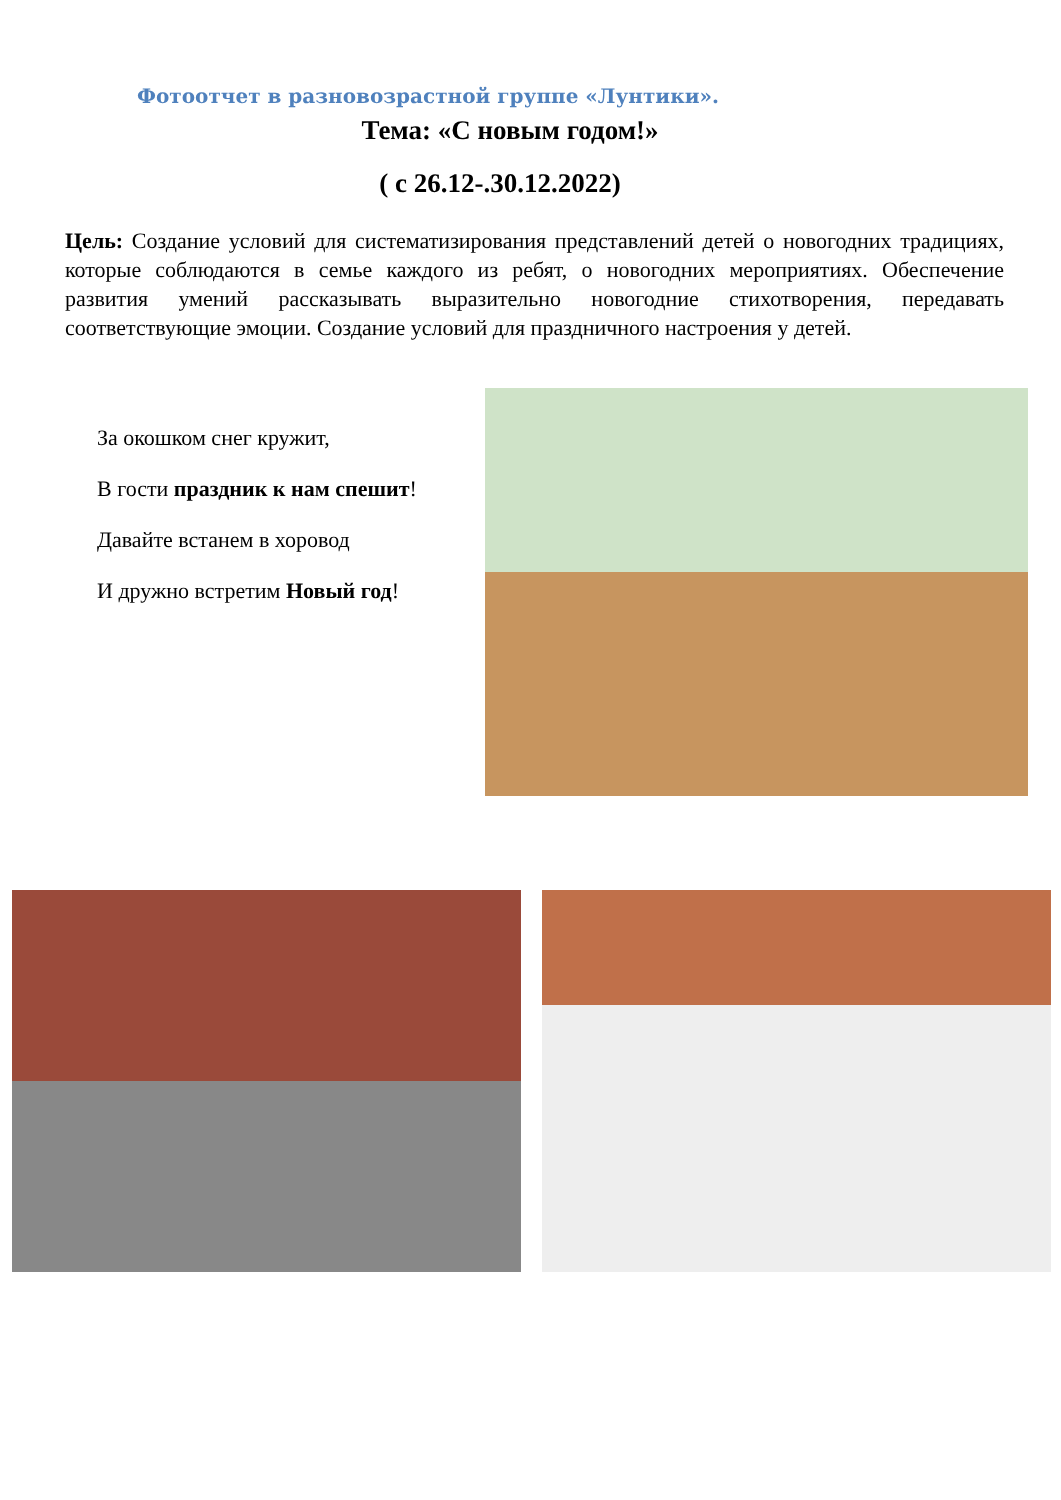Фотоотчет в разновозрастной группе «Лунтики».
Тема: «С новым годом!»
( с 26.12-.30.12.2022)
Цель: Создание условий для систематизирования представлений детей о новогодних традициях, которые соблюдаются в семье каждого из ребят, о новогодних мероприятиях. Обеспечение развития умений рассказывать выразительно новогодние стихотворения, передавать соответствующие эмоции. Создание условий для праздничного настроения у детей.
За окошком снег кружит,
В гости праздник к нам спешит!
Давайте встанем в хоровод
И дружно встретим Новый год!